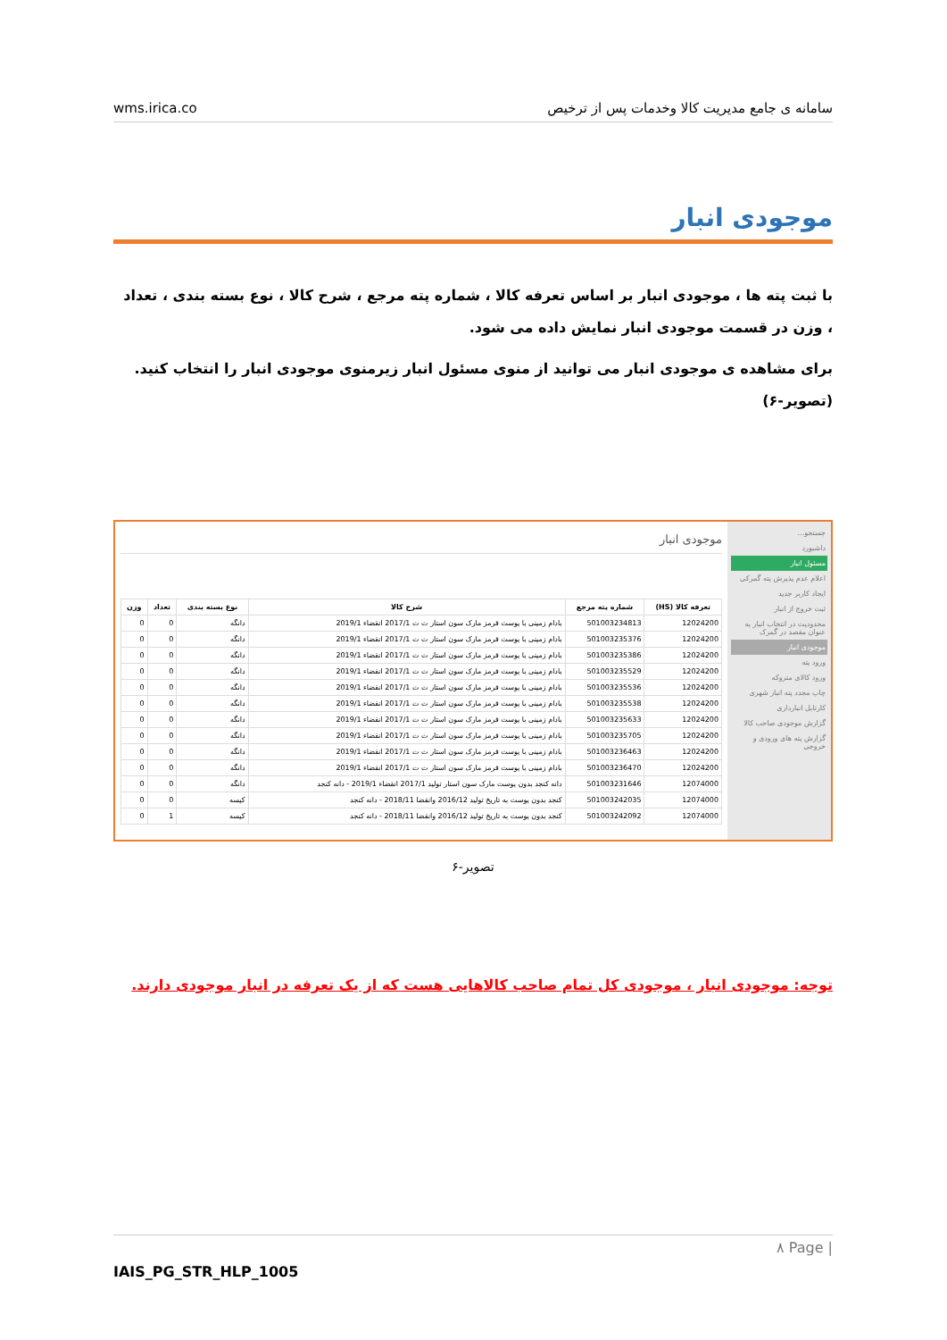wms.irica.co سامانه ی جامع مدیریت کالا وخدمات پس از ترخیص
موجودی انبار
با ثبت پته ها ، موجودی انبار بر اساس تعرفه کالا ، شماره پته مرجع ، شرح کالا ، نوع بسته بندی ، تعداد ، وزن در قسمت موجودی انبار نمایش داده می شود.
برای مشاهده ی موجودی انبار می توانید از منوی مسئول انبار زیرمنوی موجودی انبار را انتخاب کنید.(تصویر-۶)
جستجو...
داشبورد
مسئول انبار
اعلام عدم پذیرش پته گمرکی
ایجاد کاربر جدید
ثبت خروج از انبار
محدودیت در انتخاب انبار به عنوان مقصد در گمرک
موجودی انبار
ورود پته
ورود کالای متروکه
چاپ مجدد پته انبار شهری
کارتابل انبارداری
گزارش موجودی صاحب کالا
گزارش پته های ورودی و خروجی
موجودی انبار
| تعرفه کالا (HS) | شماره پته مرجع | شرح کالا | نوع بسته بندی | تعداد | وزن |
| --- | --- | --- | --- | --- | --- |
| 12024200 | 501003234813 | بادام زمینی با پوست قرمز مارک سون استار ت ت 2017/1 انقضاء 2019/1 | دانگه | 0 | 0 |
| 12024200 | 501003235376 | بادام زمینی با پوست قرمز مارک سون استار ت ت 2017/1 انقضاء 2019/1 | دانگه | 0 | 0 |
| 12024200 | 501003235386 | بادام زمینی با پوست قرمز مارک سون استار ت ت 2017/1 انقضاء 2019/1 | دانگه | 0 | 0 |
| 12024200 | 501003235529 | بادام زمینی با پوست قرمز مارک سون استار ت ت 2017/1 انقضاء 2019/1 | دانگه | 0 | 0 |
| 12024200 | 501003235536 | بادام زمینی با پوست قرمز مارک سون استار ت ت 2017/1 انقضاء 2019/1 | دانگه | 0 | 0 |
| 12024200 | 501003235538 | بادام زمینی با پوست قرمز مارک سون استار ت ت 2017/1 انقضاء 2019/1 | دانگه | 0 | 0 |
| 12024200 | 501003235633 | بادام زمینی با پوست قرمز مارک سون استار ت ت 2017/1 انقضاء 2019/1 | دانگه | 0 | 0 |
| 12024200 | 501003235705 | بادام زمینی با پوست قرمز مارک سون استار ت ت 2017/1 انقضاء 2019/1 | دانگه | 0 | 0 |
| 12024200 | 501003236463 | بادام زمینی با پوست قرمز مارک سون استار ت ت 2017/1 انقضاء 2019/1 | دانگه | 0 | 0 |
| 12024200 | 501003236470 | بادام زمینی با پوست قرمز مارک سون استار ت ت 2017/1 انقضاء 2019/1 | دانگه | 0 | 0 |
| 12074000 | 501003231646 | دانه کنجد بدون پوست مارک سون استار تولید 2017/1 انقضاء 2019/1 - دانه کنجد | دانگه | 0 | 0 |
| 12074000 | 501003242035 | کنجد بدون پوست به تاریخ تولید 2016/12 وانقضا 2018/11 - دانه کنجد | کیسه | 0 | 0 |
| 12074000 | 501003242092 | کنجد بدون پوست به تاریخ تولید 2016/12 وانقضا 2018/11 - دانه کنجد | کیسه | 1 | 0 |
تصویر-۶
توجه: موجودی انبار ، موجودی کل تمام صاحب کالاهایی هست که از یک تعرفه در انبار موجودی دارند.
۸ Page |
IAIS_PG_STR_HLP_1005